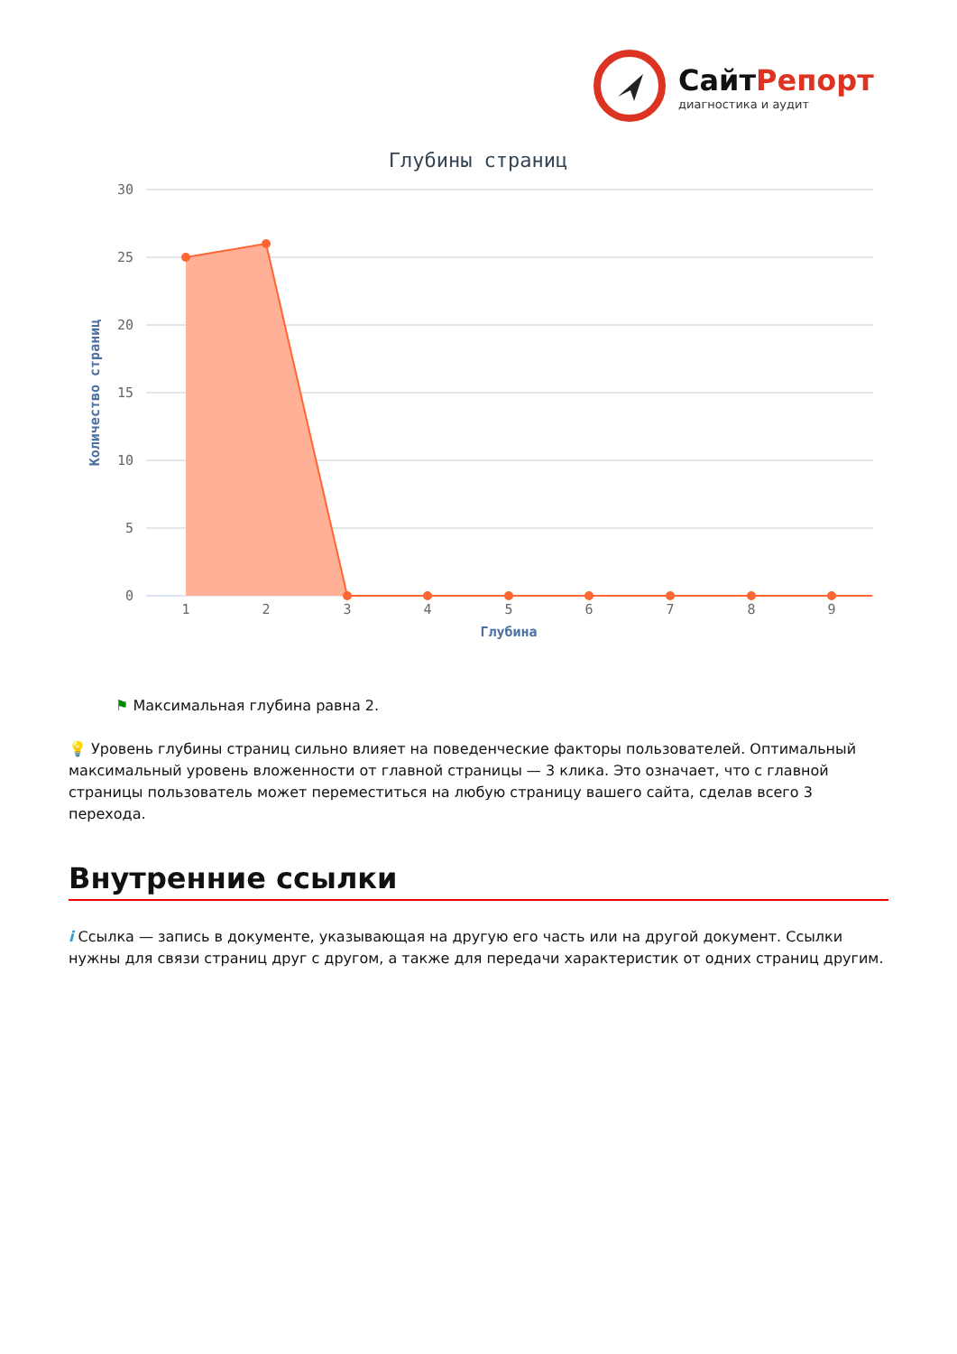Сайт Репорт
диагностика и аудит
Глубины страниц
30
25
20
15
10
5
0
Количество страниц
1
2
3
4
5
6
7
8
9
Глубина
⚑ Максимальная глубина равна 2.
💡 Уровень глубины страниц сильно влияет на поведенческие факторы пользователей. Оптимальный максимальный уровень вложенности от главной страницы — 3 клика. Это означает, что с главной страницы пользователь может переместиться на любую страницу вашего сайта, сделав всего 3 перехода.
Внутренние ссылки
i Ссылка — запись в документе, указывающая на другую его часть или на другой документ. Ссылки нужны для связи страниц друг с другом, а также для передачи характеристик от одних страниц другим.